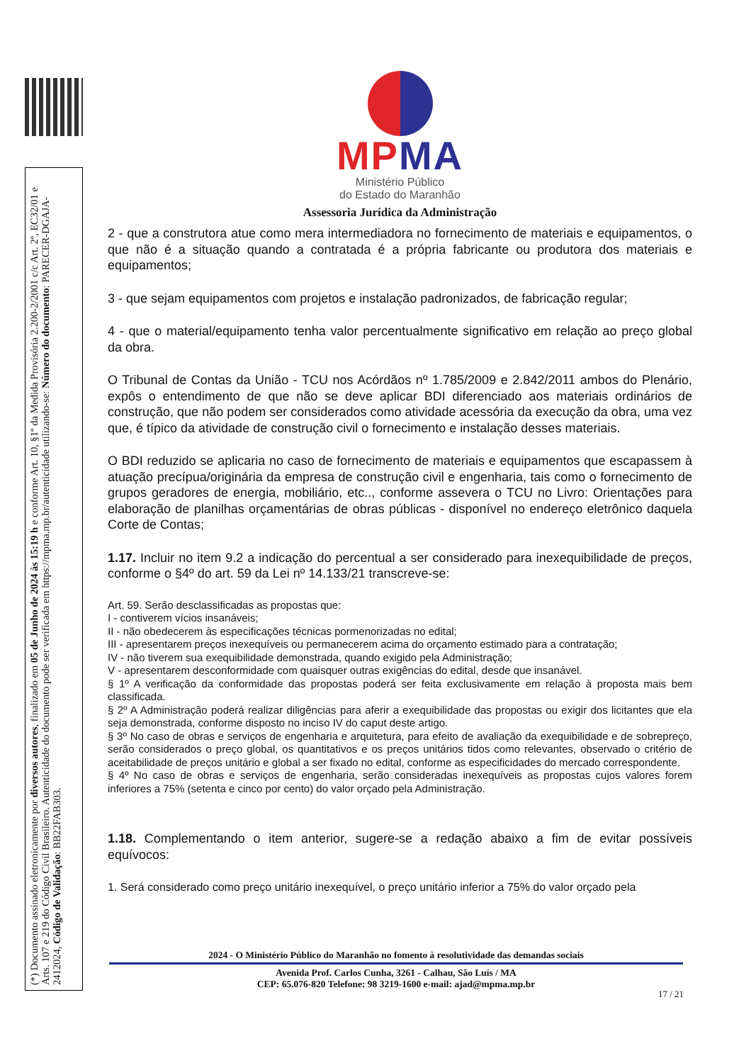(*) Documento assinado eletronicamente por diversos autores, finalizado em 05 de Junho de 2024 às 15:19 h e conforme Art. 10, §1º da Medida Provisória 2.200-2/2001 c/c Art. 2º, EC32/01 e Arts. 107 e 219 do Código Civil Brasileiro. Autenticidade do documento pode ser verificada em https://mpma.mp.br/autenticidade utilizando-se: Número do documento: PARECER-DGAJA-2412024, Código de Validação: BB22FAB303.
MPMA
Ministério Público
do Estado do Maranhão
Assessoria Jurídica da Administração
2 - que a construtora atue como mera intermediadora no fornecimento de materiais e equipamentos, o que não é a situação quando a contratada é a própria fabricante ou produtora dos materiais e equipamentos;
3 - que sejam equipamentos com projetos e instalação padronizados, de fabricação regular;
4 - que o material/equipamento tenha valor percentualmente significativo em relação ao preço global da obra.
O Tribunal de Contas da União - TCU nos Acórdãos nº 1.785/2009 e 2.842/2011 ambos do Plenário, expôs o entendimento de que não se deve aplicar BDI diferenciado aos materiais ordinários de construção, que não podem ser considerados como atividade acessória da execução da obra, uma vez que, é típico da atividade de construção civil o fornecimento e instalação desses materiais.
O BDI reduzido se aplicaria no caso de fornecimento de materiais e equipamentos que escapassem à atuação precípua/originária da empresa de construção civil e engenharia, tais como o fornecimento de grupos geradores de energia, mobiliário, etc.., conforme assevera o TCU no Livro: Orientações para elaboração de planilhas orçamentárias de obras públicas - disponível no endereço eletrônico daquela Corte de Contas;
1.17. Incluir no item 9.2 a indicação do percentual a ser considerado para inexequibilidade de preços, conforme o §4º do art. 59 da Lei nº 14.133/21 transcreve-se:
Art. 59. Serão desclassificadas as propostas que:
I - contiverem vícios insanáveis;
II - não obedecerem às especificações técnicas pormenorizadas no edital;
III - apresentarem preços inexequíveis ou permanecerem acima do orçamento estimado para a contratação;
IV - não tiverem sua exequibilidade demonstrada, quando exigido pela Administração;
V - apresentarem desconformidade com quaisquer outras exigências do edital, desde que insanável.
§ 1º A verificação da conformidade das propostas poderá ser feita exclusivamente em relação à proposta mais bem classificada.
§ 2º A Administração poderá realizar diligências para aferir a exequibilidade das propostas ou exigir dos licitantes que ela seja demonstrada, conforme disposto no inciso IV do caput deste artigo.
§ 3º No caso de obras e serviços de engenharia e arquitetura, para efeito de avaliação da exequibilidade e de sobrepreço, serão considerados o preço global, os quantitativos e os preços unitários tidos como relevantes, observado o critério de aceitabilidade de preços unitário e global a ser fixado no edital, conforme as especificidades do mercado correspondente.
§ 4º No caso de obras e serviços de engenharia, serão consideradas inexequíveis as propostas cujos valores forem inferiores a 75% (setenta e cinco por cento) do valor orçado pela Administração.
1.18. Complementando o item anterior, sugere-se a redação abaixo a fim de evitar possíveis equívocos:
1. Será considerado como preço unitário inexequível, o preço unitário inferior a 75% do valor orçado pela
2024 - O Ministério Público do Maranhão no fomento à resolutividade das demandas sociais
Avenida Prof. Carlos Cunha, 3261 - Calhau, São Luís / MA
CEP: 65.076-820 Telefone: 98 3219-1600 e-mail: ajad@mpma.mp.br
17 / 21